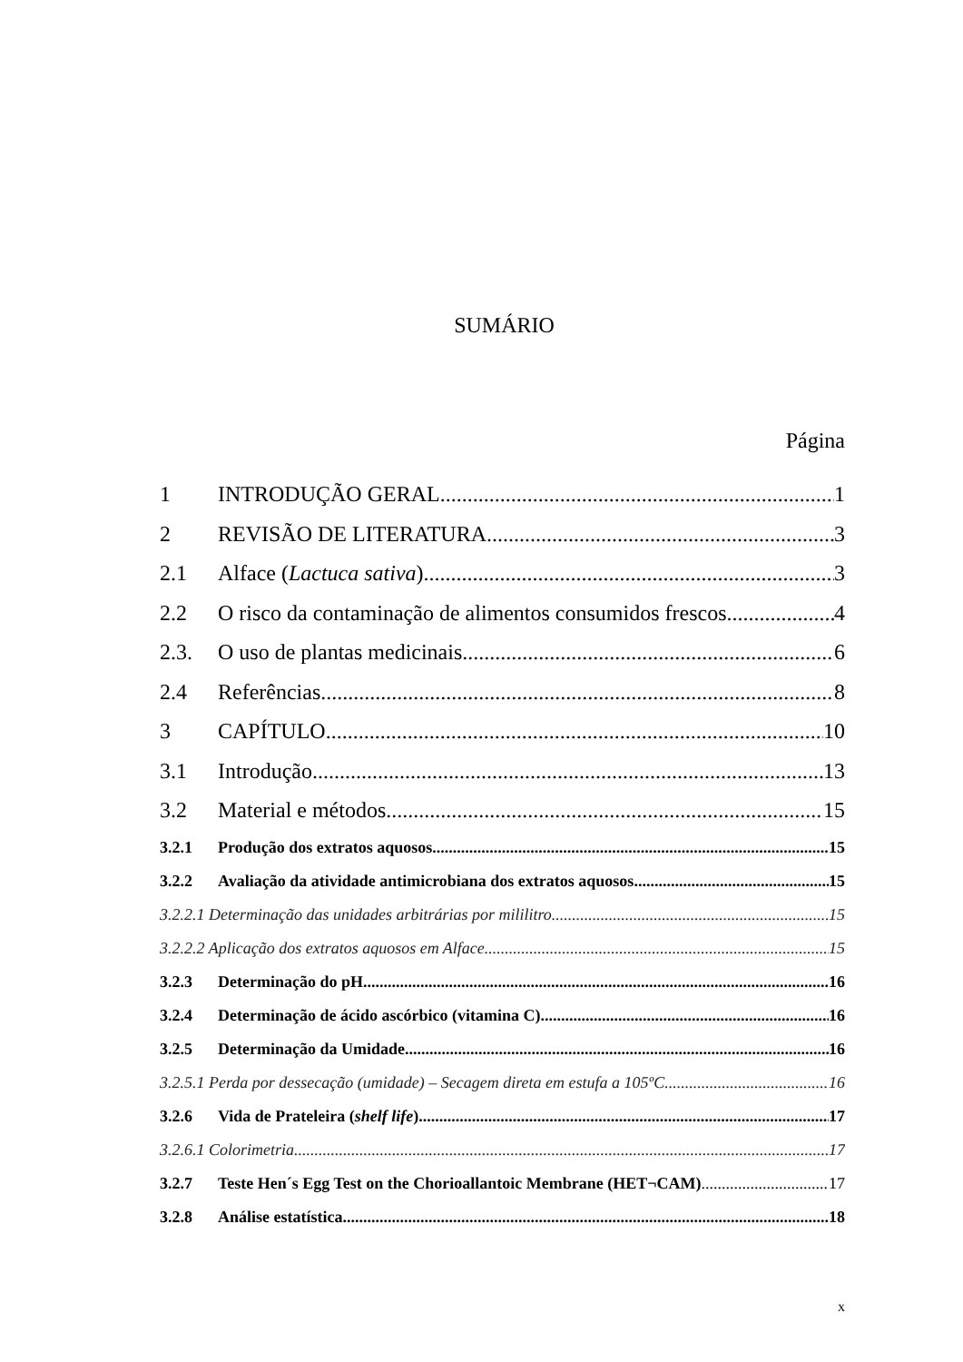SUMÁRIO
Página
1 INTRODUÇÃO GERAL 1
2 REVISÃO DE LITERATURA 3
2.1 Alface (Lactuca sativa) 3
2.2 O risco da contaminação de alimentos consumidos frescos 4
2.3. O uso de plantas medicinais 6
2.4 Referências 8
3 CAPÍTULO 10
3.1 Introdução 13
3.2 Material e métodos 15
3.2.1 Produção dos extratos aquosos 15
3.2.2 Avaliação da atividade antimicrobiana dos extratos aquosos 15
3.2.2.1 Determinação das unidades arbitrárias por mililitro 15
3.2.2.2 Aplicação dos extratos aquosos em Alface 15
3.2.3 Determinação do pH 16
3.2.4 Determinação de ácido ascórbico (vitamina C) 16
3.2.5 Determinação da Umidade 16
3.2.5.1 Perda por dessecação (umidade) – Secagem direta em estufa a 105ºC 16
3.2.6 Vida de Prateleira (shelf life) 17
3.2.6.1 Colorimetria 17
3.2.7 Teste Hen´s Egg Test on the Chorioallantoic Membrane (HET¬CAM) 17
3.2.8 Análise estatística 18
x